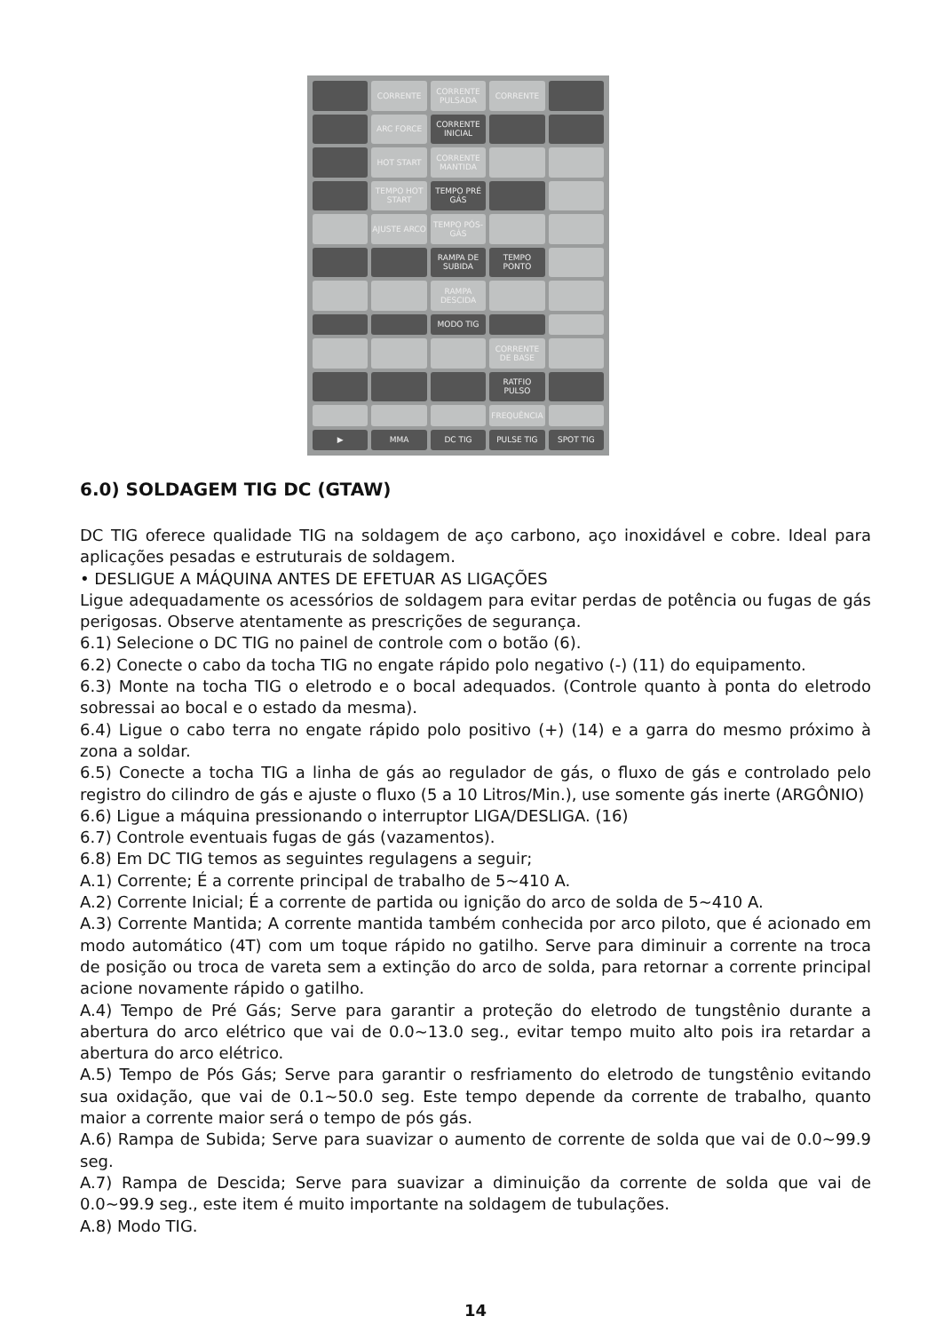CORRENTE
CORRENTE PULSADA
CORRENTE
ARC FORCE
CORRENTE INICIAL
HOT START
CORRENTE MANTIDA
TEMPO HOT START
TEMPO PRÉ GÁS
AJUSTE ARCO
TEMPO PÓS-GÁS
RAMPA DE SUBIDA
TEMPO PONTO
RAMPA DESCIDA
MODO TIG
CORRENTE DE BASE
RATFIO PULSO
FREQUÊNCIA
▶
MMA
DC TIG
PULSE TIG
SPOT TIG
6.0) SOLDAGEM TIG DC (GTAW)
DC TIG oferece qualidade TIG na soldagem de aço carbono, aço inoxidável e cobre. Ideal para aplicações pesadas e estruturais de soldagem.
• DESLIGUE A MÁQUINA ANTES DE EFETUAR AS LIGAÇÕES
Ligue adequadamente os acessórios de soldagem para evitar perdas de potência ou fugas de gás perigosas. Observe atentamente as prescrições de segurança.
6.1) Selecione o DC TIG no painel de controle com o botão (6).
6.2) Conecte o cabo da tocha TIG no engate rápido polo negativo (-) (11) do equipamento.
6.3) Monte na tocha TIG o eletrodo e o bocal adequados. (Controle quanto à ponta do eletrodo sobressai ao bocal e o estado da mesma).
6.4) Ligue o cabo terra no engate rápido polo positivo (+) (14) e a garra do mesmo próximo à zona a soldar.
6.5) Conecte a tocha TIG a linha de gás ao regulador de gás, o fluxo de gás e controlado pelo registro do cilindro de gás e ajuste o fluxo (5 a 10 Litros/Min.), use somente gás inerte (ARGÔNIO)
6.6) Ligue a máquina pressionando o interruptor LIGA/DESLIGA. (16)
6.7) Controle eventuais fugas de gás (vazamentos).
6.8) Em DC TIG temos as seguintes regulagens a seguir;
A.1) Corrente; É a corrente principal de trabalho de 5~410 A.
A.2) Corrente Inicial; É a corrente de partida ou ignição do arco de solda de 5~410 A.
A.3) Corrente Mantida; A corrente mantida também conhecida por arco piloto, que é acionado em modo automático (4T) com um toque rápido no gatilho. Serve para diminuir a corrente na troca de posição ou troca de vareta sem a extinção do arco de solda, para retornar a corrente principal acione novamente rápido o gatilho.
A.4) Tempo de Pré Gás; Serve para garantir a proteção do eletrodo de tungstênio durante a abertura do arco elétrico que vai de 0.0~13.0 seg., evitar tempo muito alto pois ira retardar a abertura do arco elétrico.
A.5) Tempo de Pós Gás; Serve para garantir o resfriamento do eletrodo de tungstênio evitando sua oxidação, que vai de 0.1~50.0 seg. Este tempo depende da corrente de trabalho, quanto maior a corrente maior será o tempo de pós gás.
A.6) Rampa de Subida; Serve para suavizar o aumento de corrente de solda que vai de 0.0~99.9 seg.
A.7) Rampa de Descida; Serve para suavizar a diminuição da corrente de solda que vai de 0.0~99.9 seg., este item é muito importante na soldagem de tubulações.
A.8) Modo TIG.
14